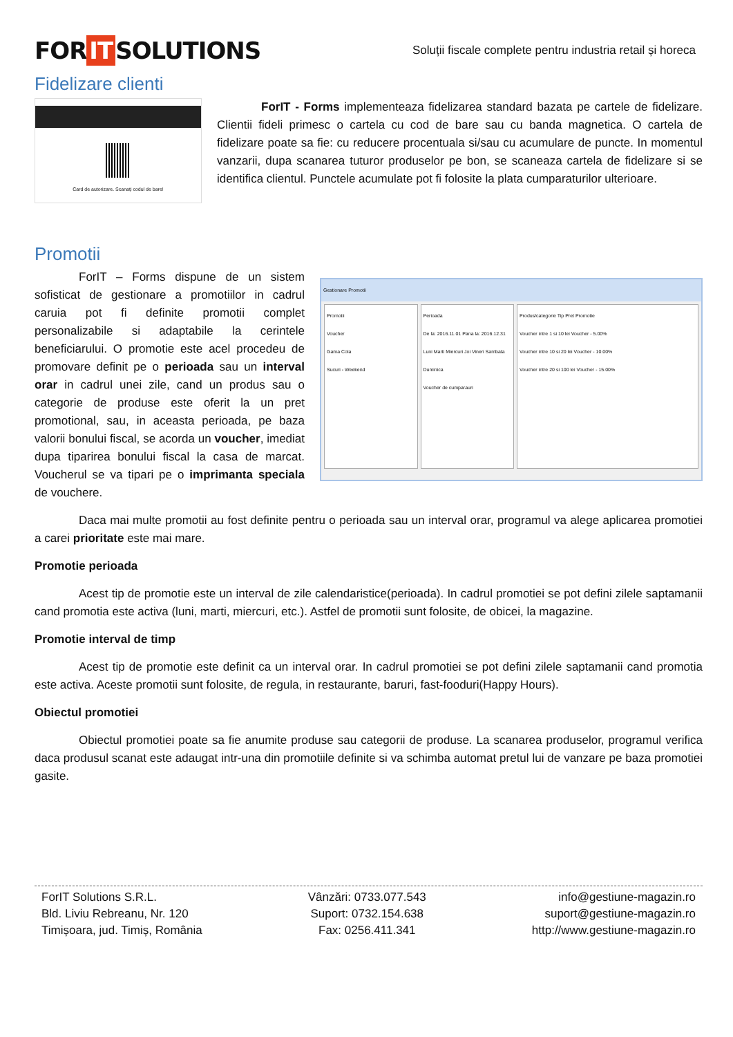FOR IT SOLUTIONS
Soluții fiscale complete pentru industria retail și horeca
Fidelizare clienti
Card de autorizare. Scanați codul de bare!
ForIT - Forms implementeaza fidelizarea standard bazata pe cartele de fidelizare. Clientii fideli primesc o cartela cu cod de bare sau cu banda magnetica. O cartela de fidelizare poate sa fie: cu reducere procentuala si/sau cu acumulare de puncte. In momentul vanzarii, dupa scanarea tuturor produselor pe bon, se scaneaza cartela de fidelizare si se identifica clientul. Punctele acumulate pot fi folosite la plata cumparaturilor ulterioare.
Promotii
ForIT – Forms dispune de un sistem sofisticat de gestionare a promotiilor in cadrul caruia pot fi definite promotii complet personalizabile si adaptabile la cerintele beneficiarului. O promotie este acel procedeu de promovare definit pe o perioada sau un interval orar in cadrul unei zile, cand un produs sau o categorie de produse este oferit la un pret promotional, sau, in aceasta perioada, pe baza valorii bonului fiscal, se acorda un voucher, imediat dupa tiparirea bonului fiscal la casa de marcat. Voucherul se va tipari pe o imprimanta speciala de vouchere.
Gestionare Promotii
Promotii
Voucher
Gama Cola
Sucuri - Weekend
Perioada
De la: 2016.11.01 Pana la: 2016.12.31
Luni Marti Miercuri Joi Vineri Sambata Duminica
Voucher de cumparauri
Produs/categorie Tip Pret Promotie
Voucher intre 1 si 10 lei Voucher - 5.00%
Voucher intre 10 si 20 lei Voucher - 10.00%
Voucher intre 20 si 100 lei Voucher - 15.00%
Daca mai multe promotii au fost definite pentru o perioada sau un interval orar, programul va alege aplicarea promotiei a carei prioritate este mai mare.
Promotie perioada
Acest tip de promotie este un interval de zile calendaristice(perioada). In cadrul promotiei se pot defini zilele saptamanii cand promotia este activa (luni, marti, miercuri, etc.). Astfel de promotii sunt folosite, de obicei, la magazine.
Promotie interval de timp
Acest tip de promotie este definit ca un interval orar. In cadrul promotiei se pot defini zilele saptamanii cand promotia este activa. Aceste promotii sunt folosite, de regula, in restaurante, baruri, fast-fooduri(Happy Hours).
Obiectul promotiei
Obiectul promotiei poate sa fie anumite produse sau categorii de produse. La scanarea produselor, programul verifica daca produsul scanat este adaugat intr-una din promotiile definite si va schimba automat pretul lui de vanzare pe baza promotiei gasite.
ForIT Solutions S.R.L.
Bld. Liviu Rebreanu, Nr. 120
Timișoara, jud. Timiș, România
Vânzări: 0733.077.543
Suport: 0732.154.638
Fax: 0256.411.341
info@gestiune-magazin.ro
suport@gestiune-magazin.ro
http://www.gestiune-magazin.ro